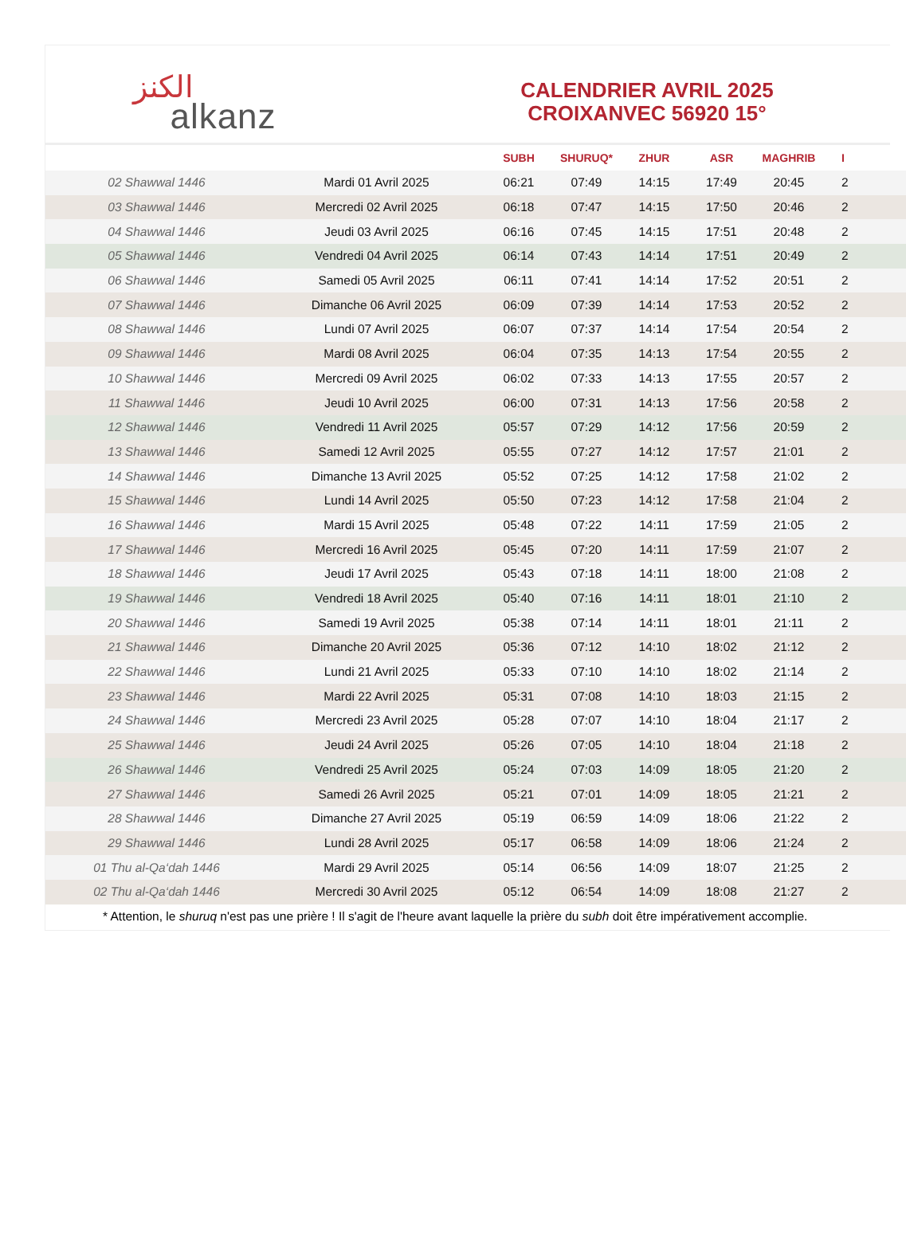الكنز alkanz
CALENDRIER AVRIL 2025
CROIXANVEC 56920 15°
| | | SUBH | SHURUQ* | ZHUR | ASR | MAGHRIB | I |
| --- | --- | --- | --- | --- | --- | --- | --- |
| 02 Shawwal 1446 | Mardi 01 Avril 2025 | 06:21 | 07:49 | 14:15 | 17:49 | 20:45 | 2 |
| 03 Shawwal 1446 | Mercredi 02 Avril 2025 | 06:18 | 07:47 | 14:15 | 17:50 | 20:46 | 2 |
| 04 Shawwal 1446 | Jeudi 03 Avril 2025 | 06:16 | 07:45 | 14:15 | 17:51 | 20:48 | 2 |
| 05 Shawwal 1446 | Vendredi 04 Avril 2025 | 06:14 | 07:43 | 14:14 | 17:51 | 20:49 | 2 |
| 06 Shawwal 1446 | Samedi 05 Avril 2025 | 06:11 | 07:41 | 14:14 | 17:52 | 20:51 | 2 |
| 07 Shawwal 1446 | Dimanche 06 Avril 2025 | 06:09 | 07:39 | 14:14 | 17:53 | 20:52 | 2 |
| 08 Shawwal 1446 | Lundi 07 Avril 2025 | 06:07 | 07:37 | 14:14 | 17:54 | 20:54 | 2 |
| 09 Shawwal 1446 | Mardi 08 Avril 2025 | 06:04 | 07:35 | 14:13 | 17:54 | 20:55 | 2 |
| 10 Shawwal 1446 | Mercredi 09 Avril 2025 | 06:02 | 07:33 | 14:13 | 17:55 | 20:57 | 2 |
| 11 Shawwal 1446 | Jeudi 10 Avril 2025 | 06:00 | 07:31 | 14:13 | 17:56 | 20:58 | 2 |
| 12 Shawwal 1446 | Vendredi 11 Avril 2025 | 05:57 | 07:29 | 14:12 | 17:56 | 20:59 | 2 |
| 13 Shawwal 1446 | Samedi 12 Avril 2025 | 05:55 | 07:27 | 14:12 | 17:57 | 21:01 | 2 |
| 14 Shawwal 1446 | Dimanche 13 Avril 2025 | 05:52 | 07:25 | 14:12 | 17:58 | 21:02 | 2 |
| 15 Shawwal 1446 | Lundi 14 Avril 2025 | 05:50 | 07:23 | 14:12 | 17:58 | 21:04 | 2 |
| 16 Shawwal 1446 | Mardi 15 Avril 2025 | 05:48 | 07:22 | 14:11 | 17:59 | 21:05 | 2 |
| 17 Shawwal 1446 | Mercredi 16 Avril 2025 | 05:45 | 07:20 | 14:11 | 17:59 | 21:07 | 2 |
| 18 Shawwal 1446 | Jeudi 17 Avril 2025 | 05:43 | 07:18 | 14:11 | 18:00 | 21:08 | 2 |
| 19 Shawwal 1446 | Vendredi 18 Avril 2025 | 05:40 | 07:16 | 14:11 | 18:01 | 21:10 | 2 |
| 20 Shawwal 1446 | Samedi 19 Avril 2025 | 05:38 | 07:14 | 14:11 | 18:01 | 21:11 | 2 |
| 21 Shawwal 1446 | Dimanche 20 Avril 2025 | 05:36 | 07:12 | 14:10 | 18:02 | 21:12 | 2 |
| 22 Shawwal 1446 | Lundi 21 Avril 2025 | 05:33 | 07:10 | 14:10 | 18:02 | 21:14 | 2 |
| 23 Shawwal 1446 | Mardi 22 Avril 2025 | 05:31 | 07:08 | 14:10 | 18:03 | 21:15 | 2 |
| 24 Shawwal 1446 | Mercredi 23 Avril 2025 | 05:28 | 07:07 | 14:10 | 18:04 | 21:17 | 2 |
| 25 Shawwal 1446 | Jeudi 24 Avril 2025 | 05:26 | 07:05 | 14:10 | 18:04 | 21:18 | 2 |
| 26 Shawwal 1446 | Vendredi 25 Avril 2025 | 05:24 | 07:03 | 14:09 | 18:05 | 21:20 | 2 |
| 27 Shawwal 1446 | Samedi 26 Avril 2025 | 05:21 | 07:01 | 14:09 | 18:05 | 21:21 | 2 |
| 28 Shawwal 1446 | Dimanche 27 Avril 2025 | 05:19 | 06:59 | 14:09 | 18:06 | 21:22 | 2 |
| 29 Shawwal 1446 | Lundi 28 Avril 2025 | 05:17 | 06:58 | 14:09 | 18:06 | 21:24 | 2 |
| 01 Thu al-Qa‘dah 1446 | Mardi 29 Avril 2025 | 05:14 | 06:56 | 14:09 | 18:07 | 21:25 | 2 |
| 02 Thu al-Qa‘dah 1446 | Mercredi 30 Avril 2025 | 05:12 | 06:54 | 14:09 | 18:08 | 21:27 | 2 |
* Attention, le shuruq n'est pas une prière ! Il s'agit de l'heure avant laquelle la prière du subh doit être impérativement accomplie.